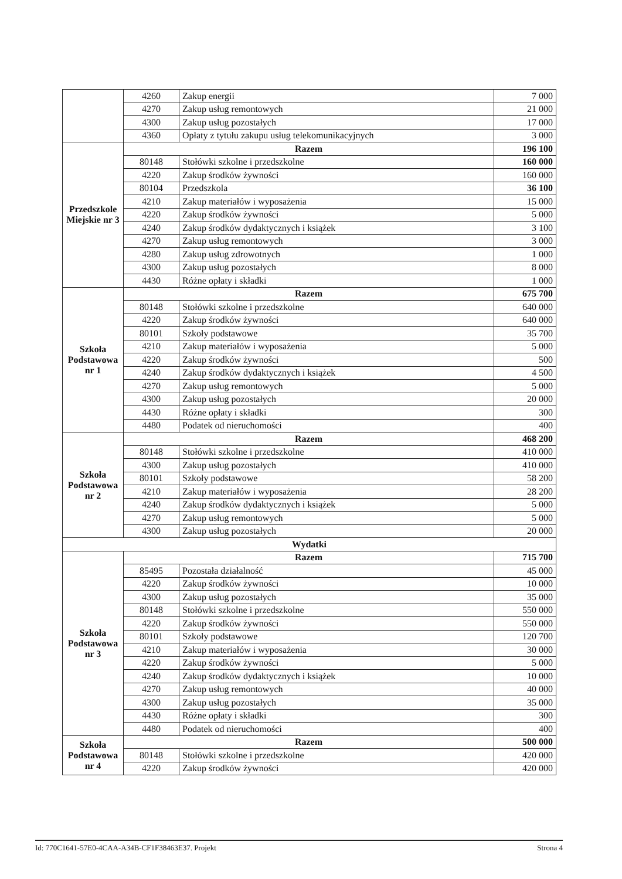| | 4260 | Zakup energii | 7 000 |
| | 4270 | Zakup usług remontowych | 21 000 |
| | 4300 | Zakup usług pozostałych | 17 000 |
| | 4360 | Opłaty z tytułu zakupu usług telekomunikacyjnych | 3 000 |
| Przedszkole Miejskie nr 3 | Razem | | 196 100 |
| | 80148 | Stołówki szkolne i przedszkolne | 160 000 |
| | 4220 | Zakup środków żywności | 160 000 |
| | 80104 | Przedszkola | 36 100 |
| | 4210 | Zakup materiałów i wyposażenia | 15 000 |
| | 4220 | Zakup środków żywności | 5 000 |
| | 4240 | Zakup środków dydaktycznych i książek | 3 100 |
| | 4270 | Zakup usług remontowych | 3 000 |
| | 4280 | Zakup usług zdrowotnych | 1 000 |
| | 4300 | Zakup usług pozostałych | 8 000 |
| | 4430 | Różne opłaty i składki | 1 000 |
| Szkoła Podstawowa nr 1 | Razem | | 675 700 |
| | 80148 | Stołówki szkolne i przedszkolne | 640 000 |
| | 4220 | Zakup środków żywności | 640 000 |
| | 80101 | Szkoły podstawowe | 35 700 |
| | 4210 | Zakup materiałów i wyposażenia | 5 000 |
| | 4220 | Zakup środków żywności | 500 |
| | 4240 | Zakup środków dydaktycznych i książek | 4 500 |
| | 4270 | Zakup usług remontowych | 5 000 |
| | 4300 | Zakup usług pozostałych | 20 000 |
| | 4430 | Różne opłaty i składki | 300 |
| | 4480 | Podatek od nieruchomości | 400 |
| Szkoła Podstawowa nr 2 | Razem | | 468 200 |
| | 80148 | Stołówki szkolne i przedszkolne | 410 000 |
| | 4300 | Zakup usług pozostałych | 410 000 |
| | 80101 | Szkoły podstawowe | 58 200 |
| | 4210 | Zakup materiałów i wyposażenia | 28 200 |
| | 4240 | Zakup środków dydaktycznych i książek | 5 000 |
| | 4270 | Zakup usług remontowych | 5 000 |
| | 4300 | Zakup usług pozostałych | 20 000 |
| Wydatki | | | |
| Szkoła Podstawowa nr 3 | Razem | | 715 700 |
| | 85495 | Pozostała działalność | 45 000 |
| | 4220 | Zakup środków żywności | 10 000 |
| | 4300 | Zakup usług pozostałych | 35 000 |
| | 80148 | Stołówki szkolne i przedszkolne | 550 000 |
| | 4220 | Zakup środków żywności | 550 000 |
| | 80101 | Szkoły podstawowe | 120 700 |
| | 4210 | Zakup materiałów i wyposażenia | 30 000 |
| | 4220 | Zakup środków żywności | 5 000 |
| | 4240 | Zakup środków dydaktycznych i książek | 10 000 |
| | 4270 | Zakup usług remontowych | 40 000 |
| | 4300 | Zakup usług pozostałych | 35 000 |
| | 4430 | Różne opłaty i składki | 300 |
| | 4480 | Podatek od nieruchomości | 400 |
| Szkoła Podstawowa nr 4 | Razem | | 500 000 |
| | 80148 | Stołówki szkolne i przedszkolne | 420 000 |
| | 4220 | Zakup środków żywności | 420 000 |
Id: 770C1641-57E0-4CAA-A34B-CF1F38463E37. Projekt Strona 4